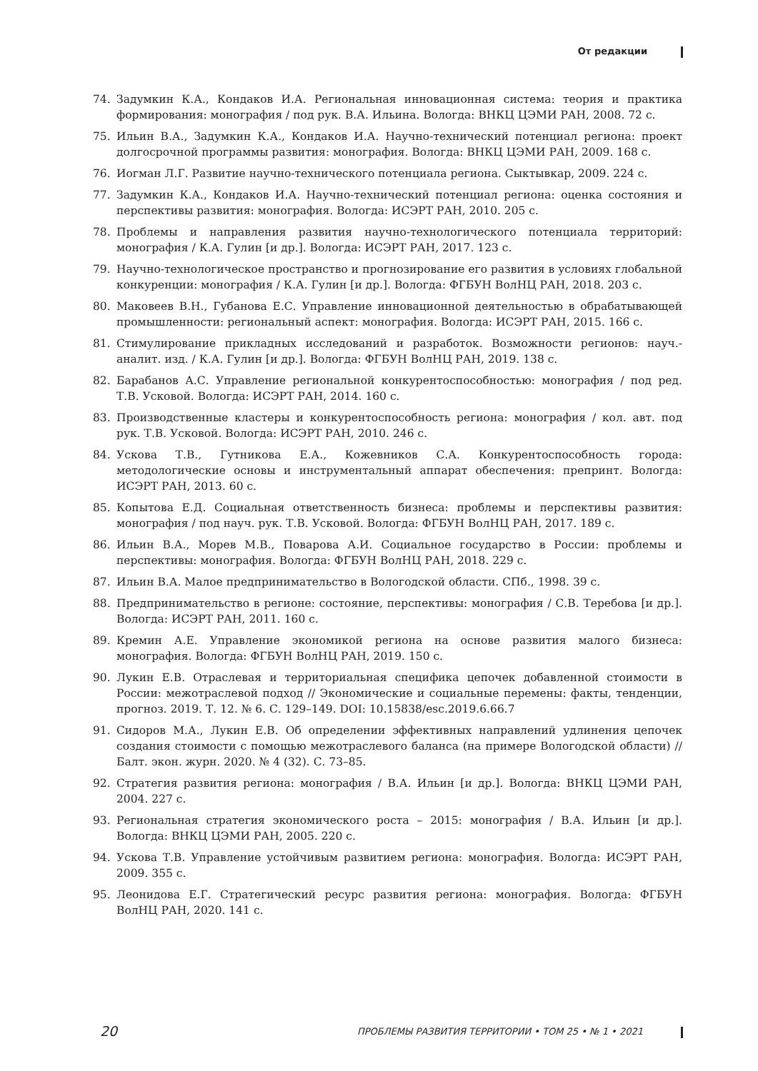От редакции
74. Задумкин К.А., Кондаков И.А. Региональная инновационная система: теория и практика формирования: монография / под рук. В.А. Ильина. Вологда: ВНКЦ ЦЭМИ РАН, 2008. 72 с.
75. Ильин В.А., Задумкин К.А., Кондаков И.А. Научно-технический потенциал региона: проект долгосрочной программы развития: монография. Вологда: ВНКЦ ЦЭМИ РАН, 2009. 168 с.
76. Иогман Л.Г. Развитие научно-технического потенциала региона. Сыктывкар, 2009. 224 с.
77. Задумкин К.А., Кондаков И.А. Научно-технический потенциал региона: оценка состояния и перспективы развития: монография. Вологда: ИСЭРТ РАН, 2010. 205 с.
78. Проблемы и направления развития научно-технологического потенциала территорий: монография / К.А. Гулин [и др.]. Вологда: ИСЭРТ РАН, 2017. 123 с.
79. Научно-технологическое пространство и прогнозирование его развития в условиях глобальной конкуренции: монография / К.А. Гулин [и др.]. Вологда: ФГБУН ВолНЦ РАН, 2018. 203 с.
80. Маковеев В.Н., Губанова Е.С. Управление инновационной деятельностью в обрабатывающей промышленности: региональный аспект: монография. Вологда: ИСЭРТ РАН, 2015. 166 с.
81. Стимулирование прикладных исследований и разработок. Возможности регионов: науч.-аналит. изд. / К.А. Гулин [и др.]. Вологда: ФГБУН ВолНЦ РАН, 2019. 138 с.
82. Барабанов А.С. Управление региональной конкурентоспособностью: монография / под ред. Т.В. Усковой. Вологда: ИСЭРТ РАН, 2014. 160 с.
83. Производственные кластеры и конкурентоспособность региона: монография / кол. авт. под рук. Т.В. Усковой. Вологда: ИСЭРТ РАН, 2010. 246 с.
84. Ускова Т.В., Гутникова Е.А., Кожевников С.А. Конкурентоспособность города: методологические основы и инструментальный аппарат обеспечения: препринт. Вологда: ИСЭРТ РАН, 2013. 60 с.
85. Копытова Е.Д. Социальная ответственность бизнеса: проблемы и перспективы развития: монография / под науч. рук. Т.В. Усковой. Вологда: ФГБУН ВолНЦ РАН, 2017. 189 с.
86. Ильин В.А., Морев М.В., Поварова А.И. Социальное государство в России: проблемы и перспективы: монография. Вологда: ФГБУН ВолНЦ РАН, 2018. 229 с.
87. Ильин В.А. Малое предпринимательство в Вологодской области. СПб., 1998. 39 с.
88. Предпринимательство в регионе: состояние, перспективы: монография / С.В. Теребова [и др.]. Вологда: ИСЭРТ РАН, 2011. 160 с.
89. Кремин А.Е. Управление экономикой региона на основе развития малого бизнеса: монография. Вологда: ФГБУН ВолНЦ РАН, 2019. 150 с.
90. Лукин Е.В. Отраслевая и территориальная специфика цепочек добавленной стоимости в России: межотраслевой подход // Экономические и социальные перемены: факты, тенденции, прогноз. 2019. Т. 12. № 6. С. 129–149. DOI: 10.15838/esc.2019.6.66.7
91. Сидоров М.А., Лукин Е.В. Об определении эффективных направлений удлинения цепочек создания стоимости с помощью межотраслевого баланса (на примере Вологодской области) // Балт. экон. журн. 2020. № 4 (32). С. 73–85.
92. Стратегия развития региона: монография / В.А. Ильин [и др.]. Вологда: ВНКЦ ЦЭМИ РАН, 2004. 227 с.
93. Региональная стратегия экономического роста – 2015: монография / В.А. Ильин [и др.]. Вологда: ВНКЦ ЦЭМИ РАН, 2005. 220 с.
94. Ускова Т.В. Управление устойчивым развитием региона: монография. Вологда: ИСЭРТ РАН, 2009. 355 с.
95. Леонидова Е.Г. Стратегический ресурс развития региона: монография. Вологда: ФГБУН ВолНЦ РАН, 2020. 141 с.
20 ПРОБЛЕМЫ РАЗВИТИЯ ТЕРРИТОРИИ • ТОМ 25 • № 1 • 2021